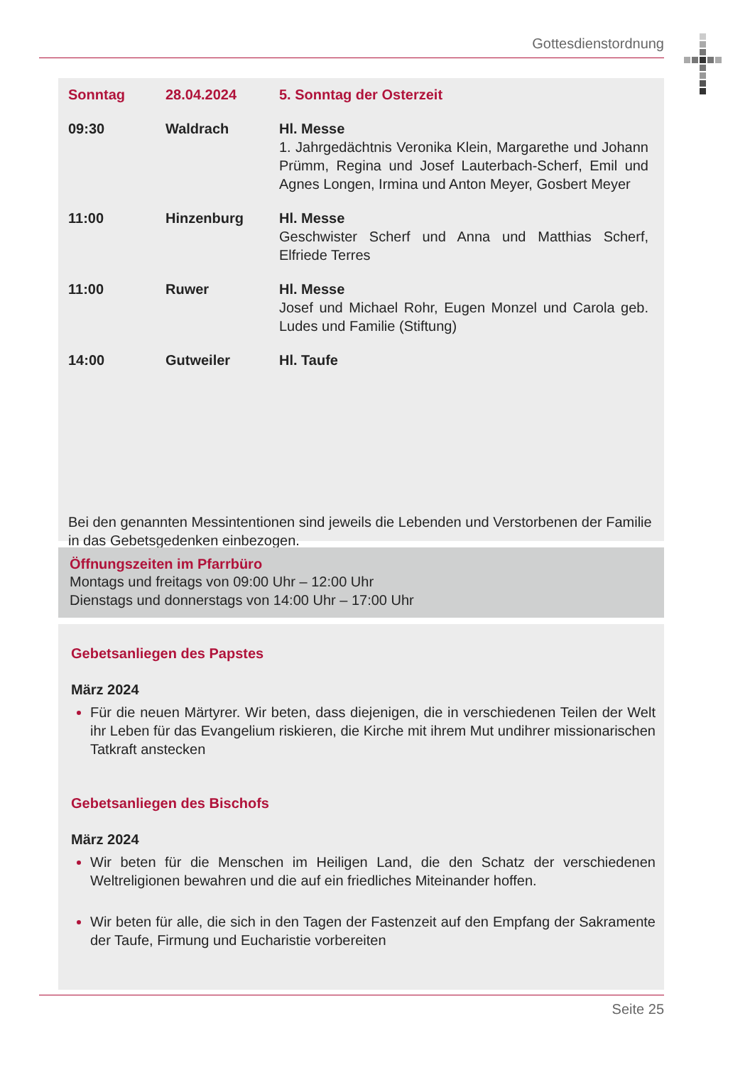Gottesdienstordnung
| Sonntag | 28.04.2024 | 5. Sonntag der Osterzeit |
| 09:30 | Waldrach | Hl. Messe 1. Jahrgedächtnis Veronika Klein, Margarethe und Johann Prümm, Regina und Josef Lauterbach-Scherf, Emil und Agnes Longen, Irmina und Anton Meyer, Gosbert Meyer |
| 11:00 | Hinzenburg | Hl. Messe Geschwister Scherf und Anna und Matthias Scherf, Elfriede Terres |
| 11:00 | Ruwer | Hl. Messe Josef und Michael Rohr, Eugen Monzel und Carola geb. Ludes und Familie (Stiftung) |
| 14:00 | Gutweiler | Hl. Taufe |
Bei den genannten Messintentionen sind jeweils die Lebenden und Verstorbenen der Familie in das Gebetsgedenken einbezogen.
Öffnungszeiten im Pfarrbüro
Montags und freitags von 09:00 Uhr – 12:00 Uhr
Dienstags und donnerstags von 14:00 Uhr – 17:00 Uhr
Gebetsanliegen des Papstes
März 2024
Für die neuen Märtyrer. Wir beten, dass diejenigen, die in verschiedenen Teilen der Welt ihr Leben für das Evangelium riskieren, die Kirche mit ihrem Mut undihrer missionarischen Tatkraft anstecken
Gebetsanliegen des Bischofs
März 2024
Wir beten für die Menschen im Heiligen Land, die den Schatz der verschiedenen Weltreligionen bewahren und die auf ein friedliches Miteinander hoffen.
Wir beten für alle, die sich in den Tagen der Fastenzeit auf den Empfang der Sakramente der Taufe, Firmung und Eucharistie vorbereiten
Seite 25